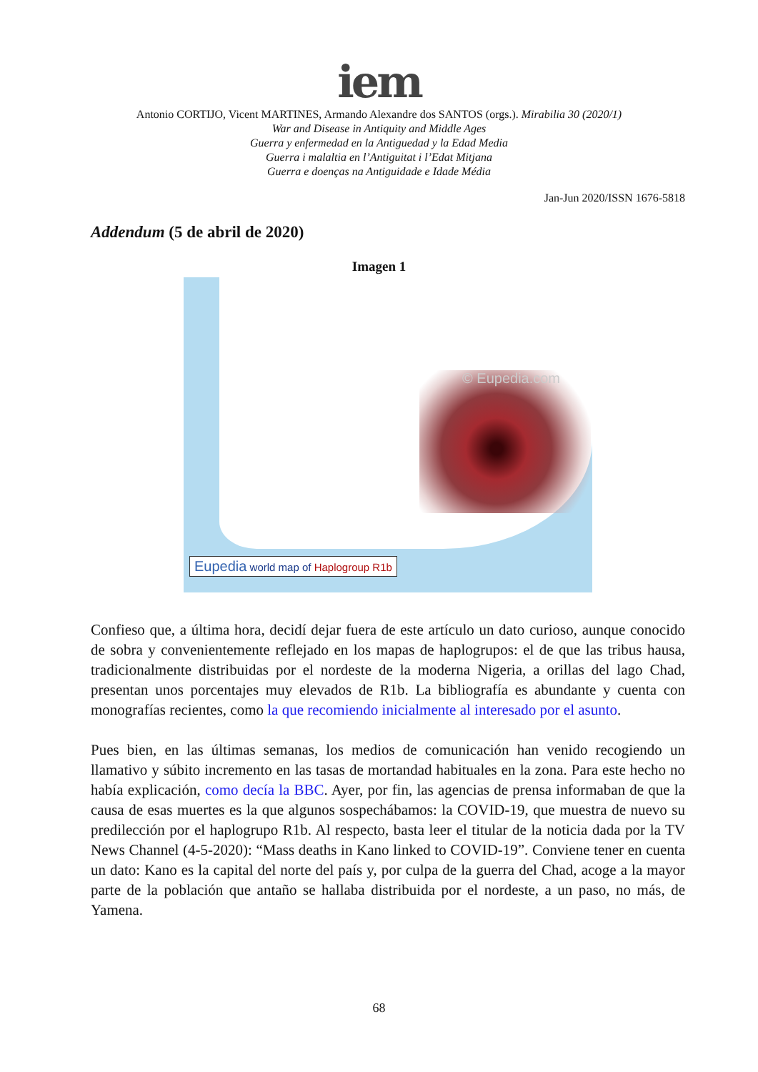iem
Antonio CORTIJO, Vicent MARTINES, Armando Alexandre dos SANTOS (orgs.). Mirabilia 30 (2020/1)
War and Disease in Antiquity and Middle Ages
Guerra y enfermedad en la Antiguedad y la Edad Media
Guerra i malaltia en l’Antiguitat i l’Edat Mitjana
Guerra e doenças na Antiguidade e Idade Média
Jan-Jun 2020/ISSN 1676-5818
Addendum (5 de abril de 2020)
Imagen 1
© Eupedia.com
Eupedia world map of Haplogroup R1b
Confieso que, a última hora, decidí dejar fuera de este artículo un dato curioso, aunque conocido de sobra y convenientemente reflejado en los mapas de haplogrupos: el de que las tribus hausa, tradicionalmente distribuidas por el nordeste de la moderna Nigeria, a orillas del lago Chad, presentan unos porcentajes muy elevados de R1b. La bibliografía es abundante y cuenta con monografías recientes, como la que recomiendo inicialmente al interesado por el asunto.
Pues bien, en las últimas semanas, los medios de comunicación han venido recogiendo un llamativo y súbito incremento en las tasas de mortandad habituales en la zona. Para este hecho no había explicación, como decía la BBC. Ayer, por fin, las agencias de prensa informaban de que la causa de esas muertes es la que algunos sospechábamos: la COVID-19, que muestra de nuevo su predilección por el haplogrupo R1b. Al respecto, basta leer el titular de la noticia dada por la TV News Channel (4-5-2020): “Mass deaths in Kano linked to COVID-19”. Conviene tener en cuenta un dato: Kano es la capital del norte del país y, por culpa de la guerra del Chad, acoge a la mayor parte de la población que antaño se hallaba distribuida por el nordeste, a un paso, no más, de Yamena.
68